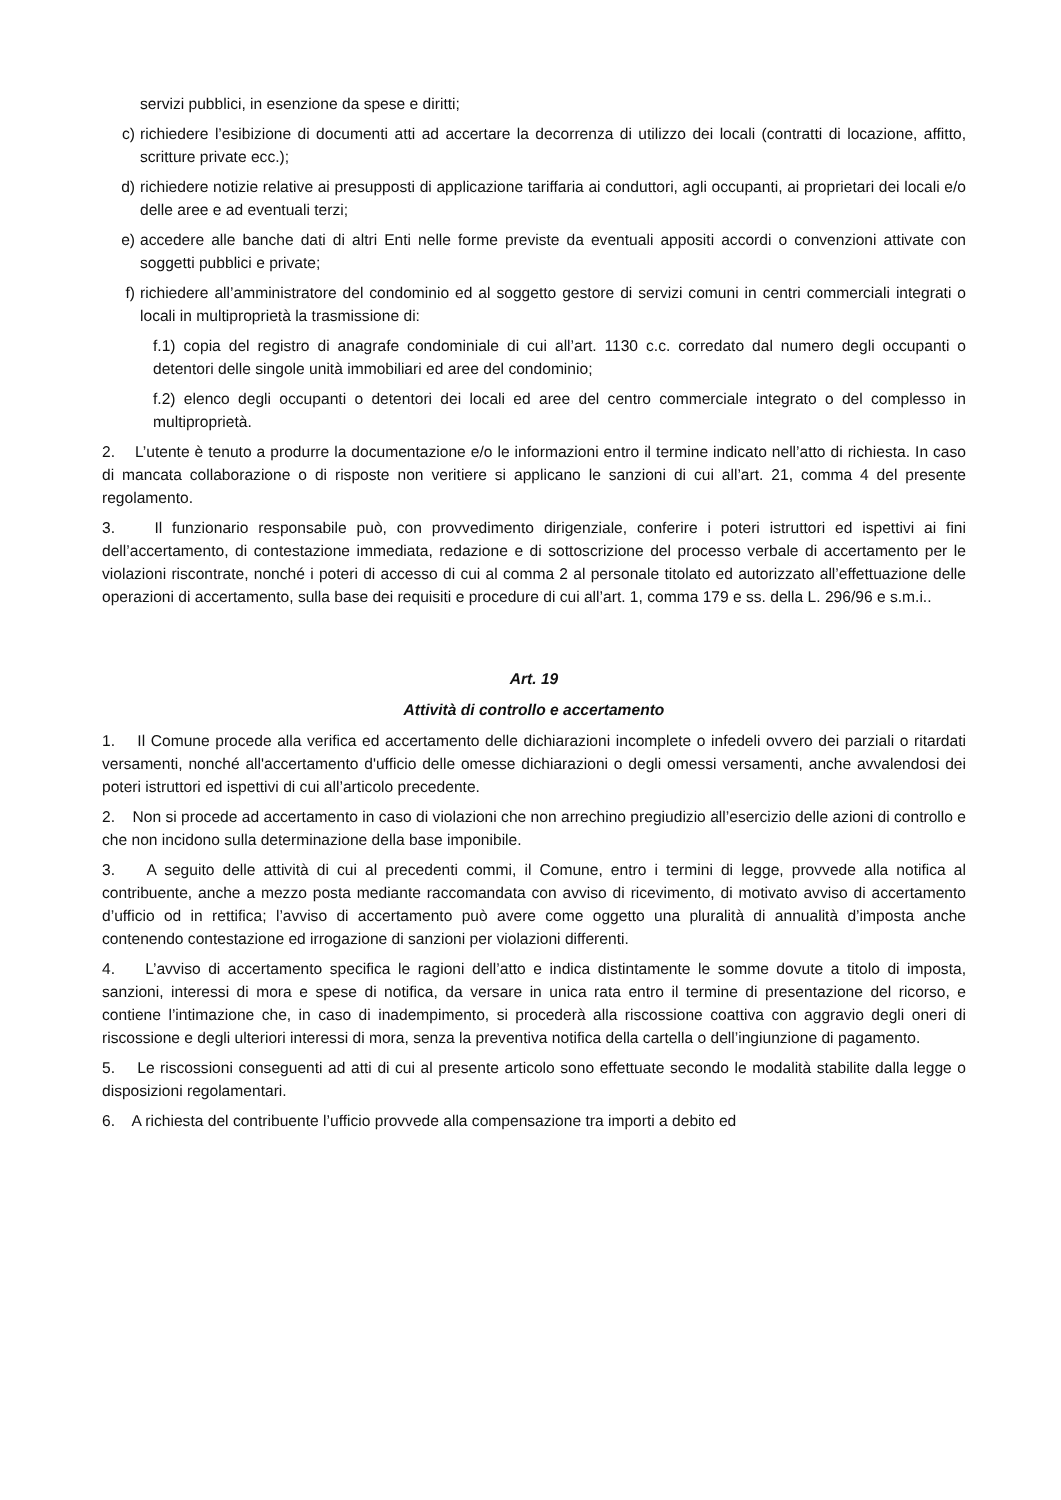servizi pubblici, in esenzione da spese e diritti;
c) richiedere l’esibizione di documenti atti ad accertare la decorrenza di utilizzo dei locali (contratti di locazione, affitto, scritture private ecc.);
d) richiedere notizie relative ai presupposti di applicazione tariffaria ai conduttori, agli occupanti, ai proprietari dei locali e/o delle aree e ad eventuali terzi;
e) accedere alle banche dati di altri Enti nelle forme previste da eventuali appositi accordi o convenzioni attivate con soggetti pubblici e private;
f) richiedere all’amministratore del condominio ed al soggetto gestore di servizi comuni in centri commerciali integrati o locali in multiproprietà la trasmissione di:
f.1) copia del registro di anagrafe condominiale di cui all’art. 1130 c.c. corredato dal numero degli occupanti o detentori delle singole unità immobiliari ed aree del condominio;
f.2) elenco degli occupanti o detentori dei locali ed aree del centro commerciale integrato o del complesso in multiproprietà.
2. L’utente è tenuto a produrre la documentazione e/o le informazioni entro il termine indicato nell’atto di richiesta. In caso di mancata collaborazione o di risposte non veritiere si applicano le sanzioni di cui all’art. 21, comma 4 del presente regolamento.
3. Il funzionario responsabile può, con provvedimento dirigenziale, conferire i poteri istruttori ed ispettivi ai fini dell’accertamento, di contestazione immediata, redazione e di sottoscrizione del processo verbale di accertamento per le violazioni riscontrate, nonché i poteri di accesso di cui al comma 2 al personale titolato ed autorizzato all’effettuazione delle operazioni di accertamento, sulla base dei requisiti e procedure di cui all’art. 1, comma 179 e ss. della L. 296/96 e s.m.i..
Art. 19
Attività di controllo e accertamento
1. Il Comune procede alla verifica ed accertamento delle dichiarazioni incomplete o infedeli ovvero dei parziali o ritardati versamenti, nonché all'accertamento d'ufficio delle omesse dichiarazioni o degli omessi versamenti, anche avvalendosi dei poteri istruttori ed ispettivi di cui all’articolo precedente.
2. Non si procede ad accertamento in caso di violazioni che non arrechino pregiudizio all’esercizio delle azioni di controllo e che non incidono sulla determinazione della base imponibile.
3. A seguito delle attività di cui al precedenti commi, il Comune, entro i termini di legge, provvede alla notifica al contribuente, anche a mezzo posta mediante raccomandata con avviso di ricevimento, di motivato avviso di accertamento d’ufficio od in rettifica; l’avviso di accertamento può avere come oggetto una pluralità di annualità d’imposta anche contenendo contestazione ed irrogazione di sanzioni per violazioni differenti.
4. L’avviso di accertamento specifica le ragioni dell’atto e indica distintamente le somme dovute a titolo di imposta, sanzioni, interessi di mora e spese di notifica, da versare in unica rata entro il termine di presentazione del ricorso, e contiene l’intimazione che, in caso di inadempimento, si procederà alla riscossione coattiva con aggravio degli oneri di riscossione e degli ulteriori interessi di mora, senza la preventiva notifica della cartella o dell’ingiunzione di pagamento.
5. Le riscossioni conseguenti ad atti di cui al presente articolo sono effettuate secondo le modalità stabilite dalla legge o disposizioni regolamentari.
6. A richiesta del contribuente l’ufficio provvede alla compensazione tra importi a debito ed